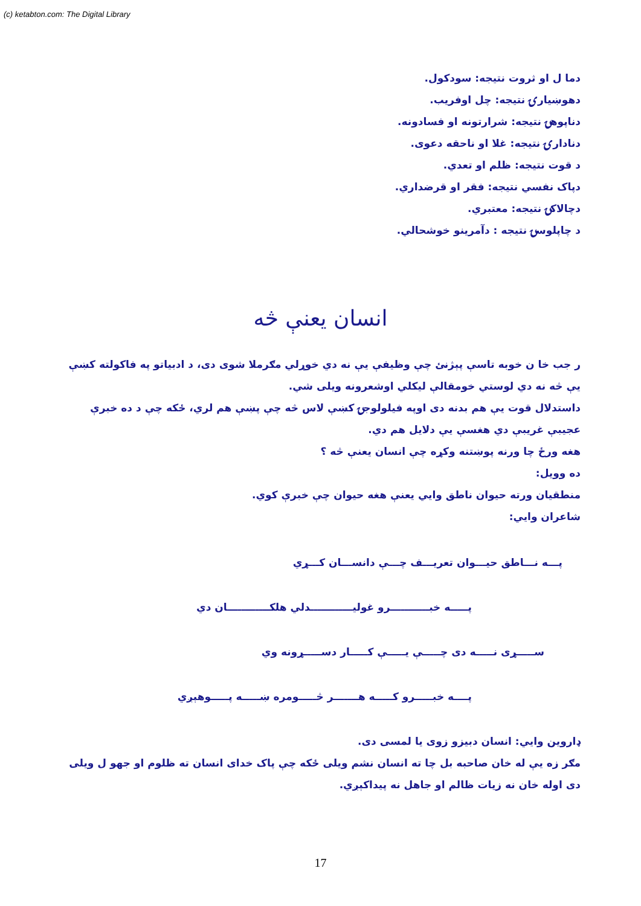(c) ketabton.com: The Digital Library
دما ل او ثروت نتيجه: سودکول.
دهوښيارۍ نتيجه: چل اوفريب.
دناپوهۍ نتيجه: شرارتونه او فسادونه.
دنادارۍ نتيجه: غلا او ناحقه دعوى.
د قوت نتيجه: ظلم او تعدي.
دپاک نفسي نتيجه: فقر او قرضداري.
دچالاکۍ نتيجه: معتبري.
د چاپلوسۍ نتيجه : دآمرينو خوشحالي.
انسان يعنې څه
ر جب خا ن خوبه تاسې پېژنئ چې وظيفې يې نه دي خوړلي مګرملا شوى دى، د ادبياتو په فاکولته کښې يې څه نه دي لوستي خومقالې ليکلي اوشعرونه ويلى شي.
داستدلال قوت يې هم بدنه دى اوپه فيلولوجۍ کښې لاس څه چې پښې هم لري، ځکه چې د ده خبرې عجيبې غريبې دي هغسې يې دلايل هم دي.
هغه ورځ چا ورنه پوښتنه وکړه چې انسان يعنې څه ؟
ده وويل:
منطقيان ورته حيوان ناطق وايي يعنې هغه حيوان چې خبرې کوي.
شاعران وايي:
پـــه نـــاطق حيـــوان تعريـــف چـــې دانســـان کـــړي
پـــــه خبـــــــــــرو غوليــــــــــــدلي هلکــــــــــــان دي
ســـــړى نـــــه دى چـــــې يـــــې کـــــار دســـــړونه وي
پــــه خبـــــرو کـــــه هـــــــر څـــــومره ښـــــه پـــــوهېږي
ډاروين وايي: انسان دبيزو زوى يا لمسى دى.
مګر زه يې له خان صاحبه بل چا ته انسان نشم ويلى ځکه چې پاک خداى انسان ته ظلوم او جهو ل ويلى دى اوله خان نه زيات ظالم او جاهل نه پيداکېږي.
17